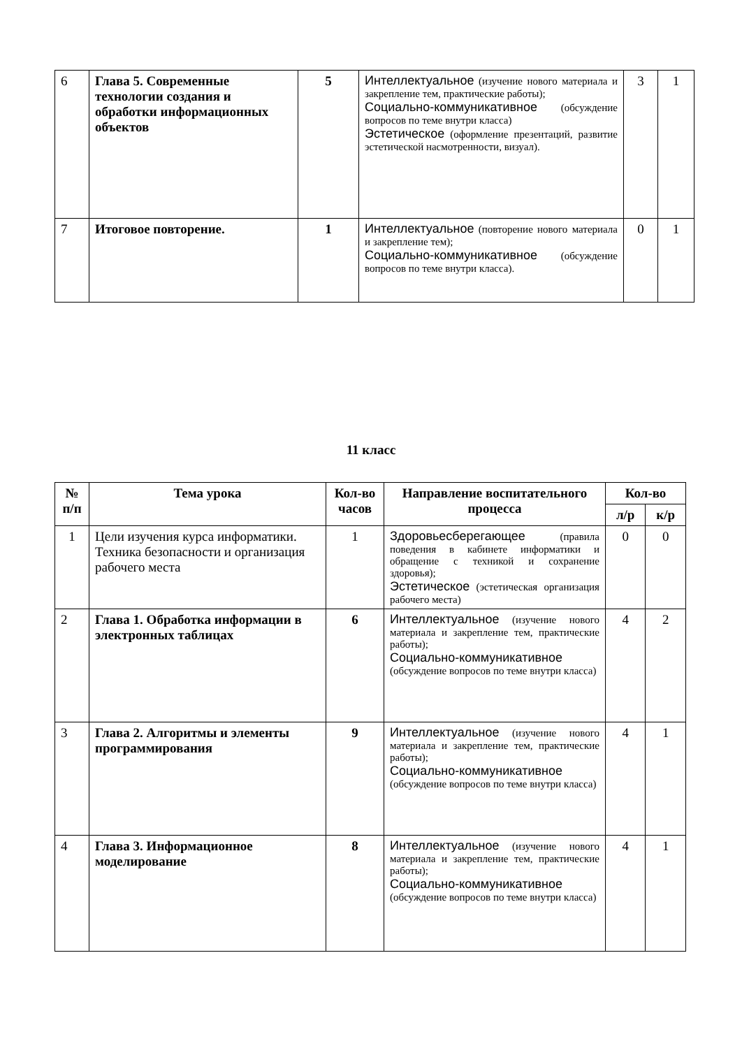| 6 | Глава 5. Современные технологии создания и обработки информационных объектов | 5 | Интеллектуальное (изучение нового материала и закрепление тем, практические работы); Социально-коммуникативное (обсуждение вопросов по теме внутри класса) Эстетическое (оформление презентаций, развитие эстетической насмотренности, визуал). | 3 | 1 |
| 7 | Итоговое повторение. | 1 | Интеллектуальное (повторение нового материала и закрепление тем); Социально-коммуникативное (обсуждение вопросов по теме внутри класса). | 0 | 1 |
11 класс
| № п/п | Тема урока | Кол-во часов | Направление воспитательного процесса | Кол-во | |
| --- | --- | --- | --- | --- | --- |
| | | | | л/р | к/р |
| 1 | Цели изучения курса информатики. Техника безопасности и организация рабочего места | 1 | Здоровьесберегающее (правила поведения в кабинете информатики и обращение с техникой и сохранение здоровья); Эстетическое (эстетическая организация рабочего места) | 0 | 0 |
| 2 | Глава 1. Обработка информации в электронных таблицах | 6 | Интеллектуальное (изучение нового материала и закрепление тем, практические работы); Социально-коммуникативное (обсуждение вопросов по теме внутри класса) | 4 | 2 |
| 3 | Глава 2. Алгоритмы и элементы программирования | 9 | Интеллектуальное (изучение нового материала и закрепление тем, практические работы); Социально-коммуникативное (обсуждение вопросов по теме внутри класса) | 4 | 1 |
| 4 | Глава 3. Информационное моделирование | 8 | Интеллектуальное (изучение нового материала и закрепление тем, практические работы); Социально-коммуникативное (обсуждение вопросов по теме внутри класса) | 4 | 1 |